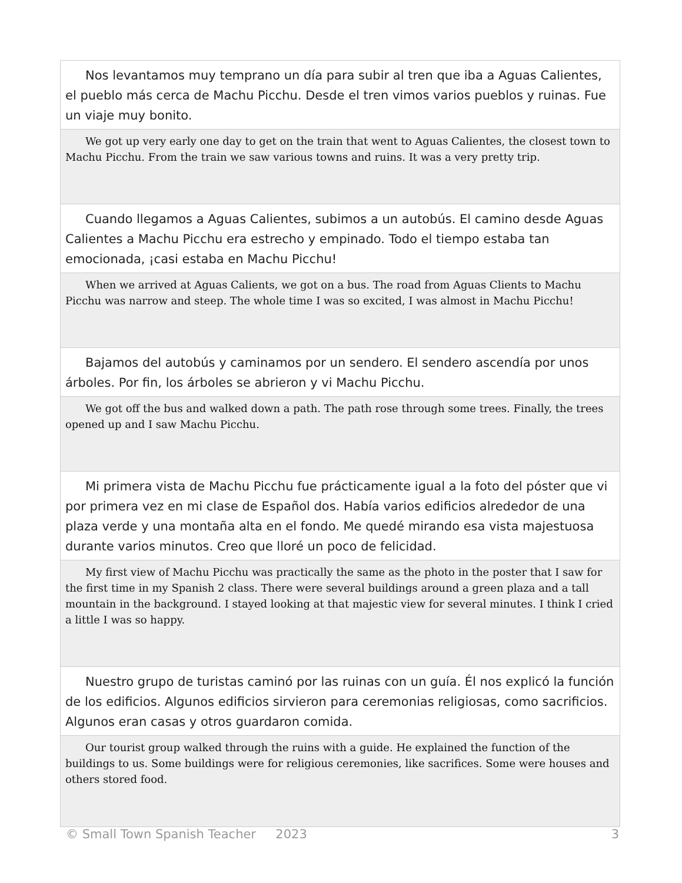Nos levantamos muy temprano un día para subir al tren que iba a Aguas Calientes, el pueblo más cerca de Machu Picchu. Desde el tren vimos varios pueblos y ruinas. Fue un viaje muy bonito.
We got up very early one day to get on the train that went to Aguas Calientes, the closest town to Machu Picchu. From the train we saw various towns and ruins. It was a very pretty trip.
Cuando llegamos a Aguas Calientes, subimos a un autobús. El camino desde Aguas Calientes a Machu Picchu era estrecho y empinado. Todo el tiempo estaba tan emocionada, ¡casi estaba en Machu Picchu!
When we arrived at Aguas Calients, we got on a bus. The road from Aguas Clients to Machu Picchu was narrow and steep. The whole time I was so excited, I was almost in Machu Picchu!
Bajamos del autobús y caminamos por un sendero. El sendero ascendía por unos árboles. Por fin, los árboles se abrieron y vi Machu Picchu.
We got off the bus and walked down a path. The path rose through some trees. Finally, the trees opened up and I saw Machu Picchu.
Mi primera vista de Machu Picchu fue prácticamente igual a la foto del póster que vi por primera vez en mi clase de Español dos. Había varios edificios alrededor de una plaza verde y una montaña alta en el fondo. Me quedé mirando esa vista majestuosa durante varios minutos. Creo que lloré un poco de felicidad.
My first view of Machu Picchu was practically the same as the photo in the poster that I saw for the first time in my Spanish 2 class. There were several buildings around a green plaza and a tall mountain in the background. I stayed looking at that majestic view for several minutes. I think I cried a little I was so happy.
Nuestro grupo de turistas caminó por las ruinas con un guía. Él nos explicó la función de los edificios. Algunos edificios sirvieron para ceremonias religiosas, como sacrificios. Algunos eran casas y otros guardaron comida.
Our tourist group walked through the ruins with a guide. He explained the function of the buildings to us. Some buildings were for religious ceremonies, like sacrifices. Some were houses and others stored food.
© Small Town Spanish Teacher 2023 3